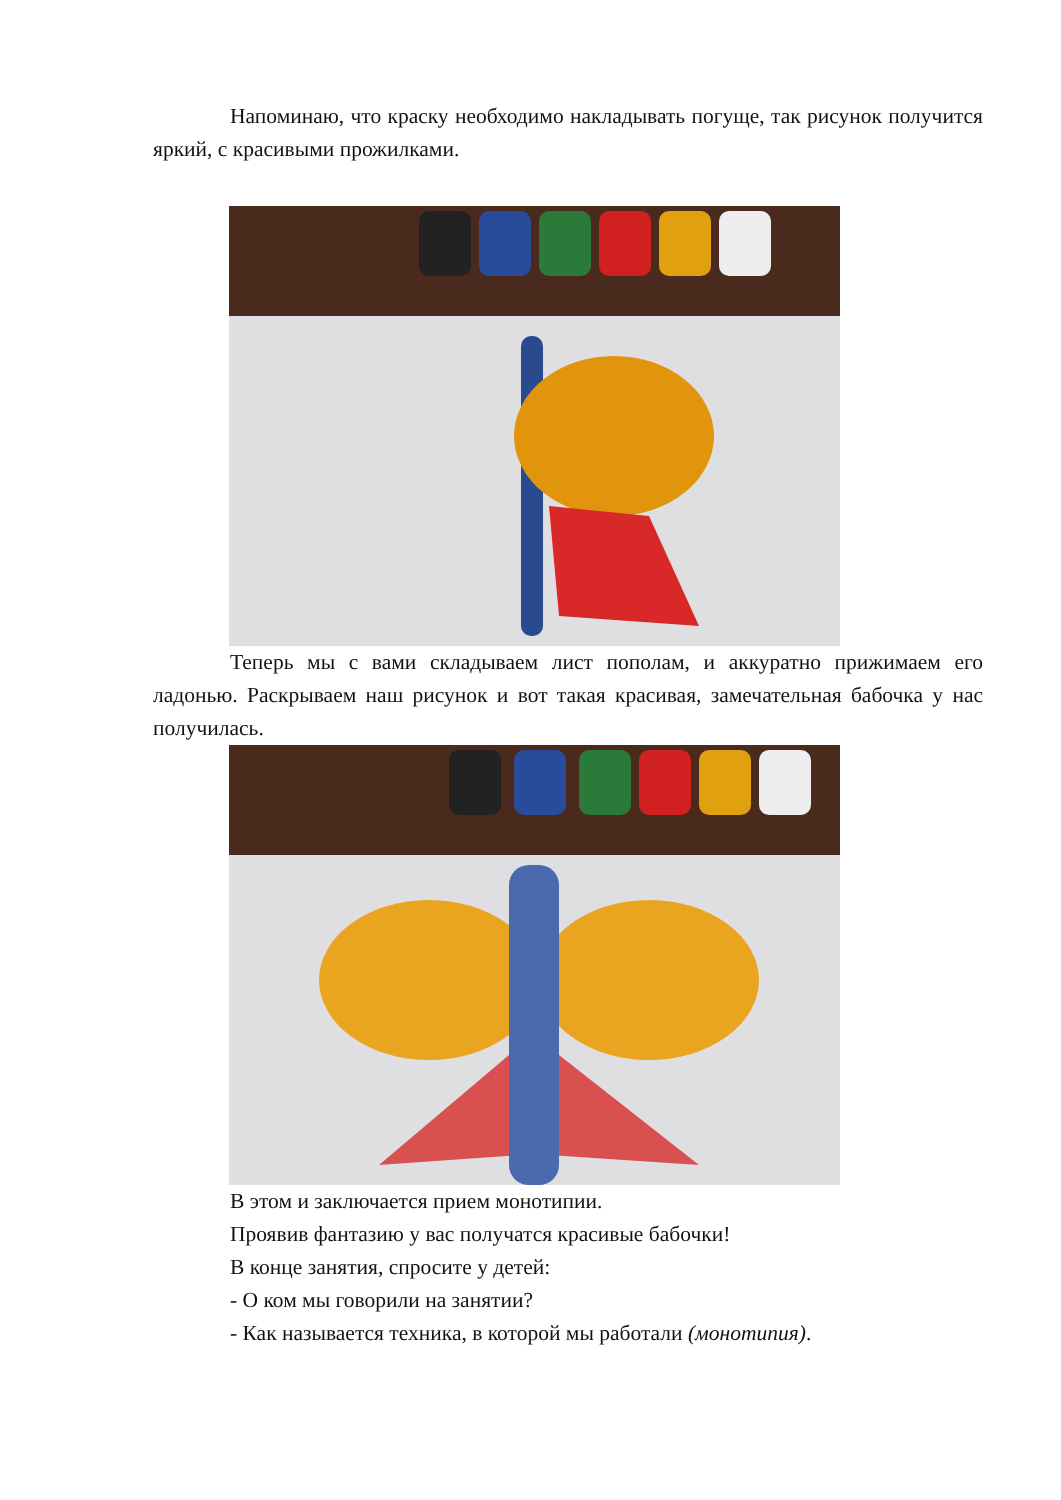Напоминаю, что краску необходимо накладывать погуще, так рисунок получится яркий, с красивыми прожилками.
Теперь мы с вами складываем лист пополам, и аккуратно прижимаем его ладонью. Раскрываем наш рисунок и вот такая красивая, замечательная бабочка у нас получилась.
В этом и заключается прием монотипии.
Проявив фантазию у вас получатся красивые бабочки!
В конце занятия, спросите у детей:
- О ком мы говорили на занятии?
- Как называется техника, в которой мы работали (монотипия).